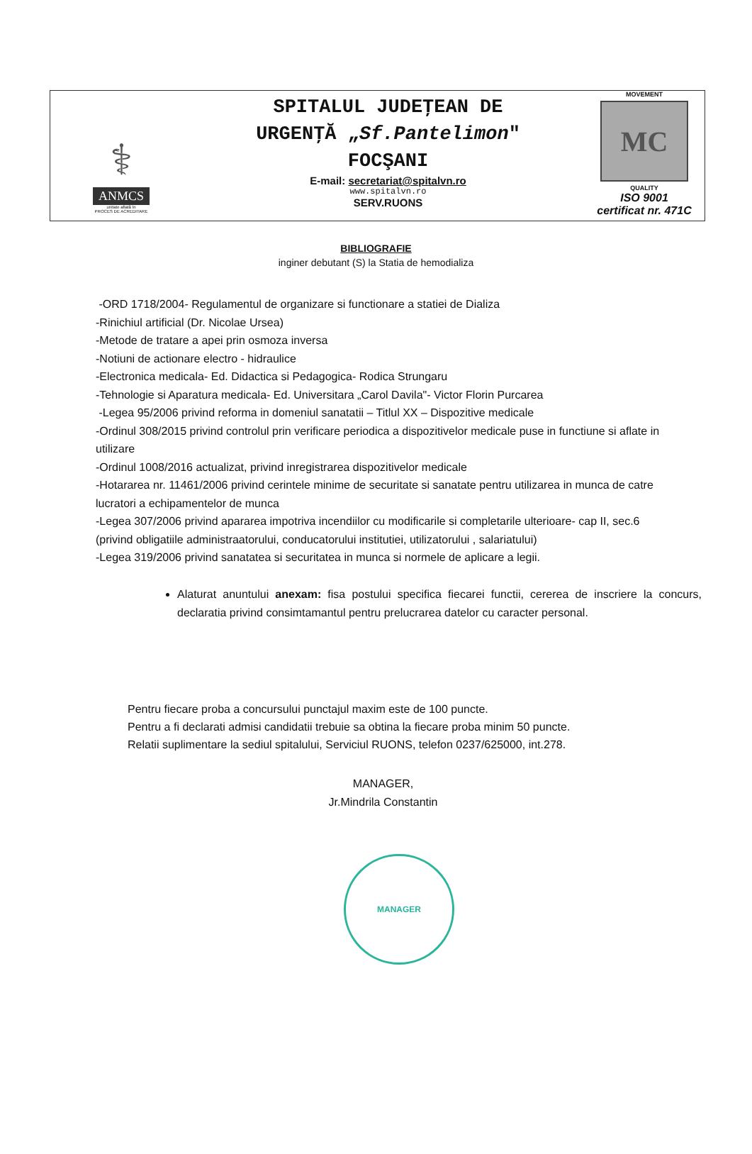⚕
ANMCS
unitate aflată în
PROCES DE ACREDITARE
SPITALUL JUDEŢEAN DE
URGENŢĂ „Sf.Pantelimon"
FOCŞANI
E-mail: secretariat@spitalvn.ro
www.spitalvn.ro
SERV.RUONS
MOVEMENT
MC
QUALITY
ISO 9001
certificat nr. 471C
BIBLIOGRAFIE
inginer debutant (S) la Statia de hemodializa
-ORD 1718/2004- Regulamentul de organizare si functionare a statiei de Dializa
-Rinichiul artificial (Dr. Nicolae Ursea)
-Metode de tratare a apei prin osmoza inversa
-Notiuni de actionare electro - hidraulice
-Electronica medicala- Ed. Didactica si Pedagogica- Rodica Strungaru
-Tehnologie si Aparatura medicala- Ed. Universitara „Carol Davila"- Victor Florin Purcarea
-Legea 95/2006 privind reforma in domeniul sanatatii – Titlul XX – Dispozitive medicale
-Ordinul 308/2015 privind controlul prin verificare periodica a dispozitivelor medicale puse in functiune si aflate in utilizare
-Ordinul 1008/2016 actualizat, privind inregistrarea dispozitivelor medicale
-Hotararea nr. 11461/2006 privind cerintele minime de securitate si sanatate pentru utilizarea in munca de catre lucratori a echipamentelor de munca
-Legea 307/2006 privind apararea impotriva incendiilor cu modificarile si completarile ulterioare- cap II, sec.6 (privind obligatiile administraatorului, conducatorului institutiei, utilizatorului , salariatului)
-Legea 319/2006 privind sanatatea si securitatea in munca si normele de aplicare a legii.
Alaturat anuntului anexam: fisa postului specifica fiecarei functii, cererea de inscriere la concurs, declaratia privind consimtamantul pentru prelucrarea datelor cu caracter personal.
Pentru fiecare proba a concursului punctajul maxim este de 100 puncte.
Pentru a fi declarati admisi candidatii trebuie sa obtina la fiecare proba minim 50 puncte.
Relatii suplimentare la sediul spitalului, Serviciul RUONS, telefon 0237/625000, int.278.
MANAGER,
Jr.Mindrila Constantin
MANAGER